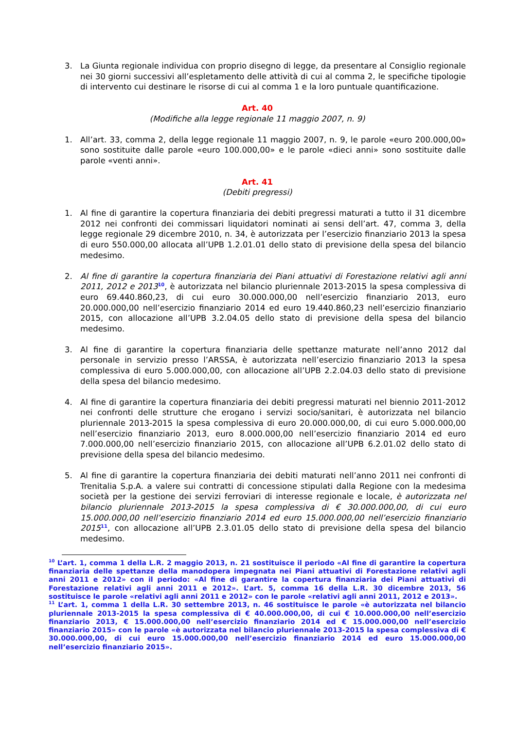3. La Giunta regionale individua con proprio disegno di legge, da presentare al Consiglio regionale nei 30 giorni successivi all’espletamento delle attività di cui al comma 2, le specifiche tipologie di intervento cui destinare le risorse di cui al comma 1 e la loro puntuale quantificazione.
Art. 40
(Modifiche alla legge regionale 11 maggio 2007, n. 9)
1. All’art. 33, comma 2, della legge regionale 11 maggio 2007, n. 9, le parole «euro 200.000,00» sono sostituite dalle parole «euro 100.000,00» e le parole «dieci anni» sono sostituite dalle parole «venti anni».
Art. 41
(Debiti pregressi)
1. Al fine di garantire la copertura finanziaria dei debiti pregressi maturati a tutto il 31 dicembre 2012 nei confronti dei commissari liquidatori nominati ai sensi dell’art. 47, comma 3, della legge regionale 29 dicembre 2010, n. 34, è autorizzata per l’esercizio finanziario 2013 la spesa di euro 550.000,00 allocata all’UPB 1.2.01.01 dello stato di previsione della spesa del bilancio medesimo.
2. Al fine di garantire la copertura finanziaria dei Piani attuativi di Forestazione relativi agli anni 2011, 2012 e 2013<sup>10</sup>, è autorizzata nel bilancio pluriennale 2013-2015 la spesa complessiva di euro 69.440.860,23, di cui euro 30.000.000,00 nell’esercizio finanziario 2013, euro 20.000.000,00 nell’esercizio finanziario 2014 ed euro 19.440.860,23 nell’esercizio finanziario 2015, con allocazione all’UPB 3.2.04.05 dello stato di previsione della spesa del bilancio medesimo.
3. Al fine di garantire la copertura finanziaria delle spettanze maturate nell’anno 2012 dal personale in servizio presso l’ARSSA, è autorizzata nell’esercizio finanziario 2013 la spesa complessiva di euro 5.000.000,00, con allocazione all’UPB 2.2.04.03 dello stato di previsione della spesa del bilancio medesimo.
4. Al fine di garantire la copertura finanziaria dei debiti pregressi maturati nel biennio 2011-2012 nei confronti delle strutture che erogano i servizi socio/sanitari, è autorizzata nel bilancio pluriennale 2013-2015 la spesa complessiva di euro 20.000.000,00, di cui euro 5.000.000,00 nell’esercizio finanziario 2013, euro 8.000.000,00 nell’esercizio finanziario 2014 ed euro 7.000.000,00 nell’esercizio finanziario 2015, con allocazione all’UPB 6.2.01.02 dello stato di previsione della spesa del bilancio medesimo.
5. Al fine di garantire la copertura finanziaria dei debiti maturati nell’anno 2011 nei confronti di Trenitalia S.p.A. a valere sui contratti di concessione stipulati dalla Regione con la medesima società per la gestione dei servizi ferroviari di interesse regionale e locale, è autorizzata nel bilancio pluriennale 2013-2015 la spesa complessiva di € 30.000.000,00, di cui euro 15.000.000,00 nell’esercizio finanziario 2014 ed euro 15.000.000,00 nell’esercizio finanziario 2015<sup>11</sup>, con allocazione all’UPB 2.3.01.05 dello stato di previsione della spesa del bilancio medesimo.
<sup>10</sup> L’art. 1, comma 1 della L.R. 2 maggio 2013, n. 21 sostituisce il periodo «Al fine di garantire la copertura finanziaria delle spettanze della manodopera impegnata nei Piani attuativi di Forestazione relativi agli anni 2011 e 2012» con il periodo: «Al fine di garantire la copertura finanziaria dei Piani attuativi di Forestazione relativi agli anni 2011 e 2012». L’art. 5, comma 16 della L.R. 30 dicembre 2013, 56 sostituisce le parole «relativi agli anni 2011 e 2012» con le parole «relativi agli anni 2011, 2012 e 2013».
<sup>11</sup> L’art. 1, comma 1 della L.R. 30 settembre 2013, n. 46 sostituisce le parole «è autorizzata nel bilancio pluriennale 2013-2015 la spesa complessiva di € 40.000.000,00, di cui € 10.000.000,00 nell’esercizio finanziario 2013, € 15.000.000,00 nell’esercizio finanziario 2014 ed € 15.000.000,00 nell’esercizio finanziario 2015» con le parole «è autorizzata nel bilancio pluriennale 2013-2015 la spesa complessiva di € 30.000.000,00, di cui euro 15.000.000,00 nell’esercizio finanziario 2014 ed euro 15.000.000,00 nell’esercizio finanziario 2015».